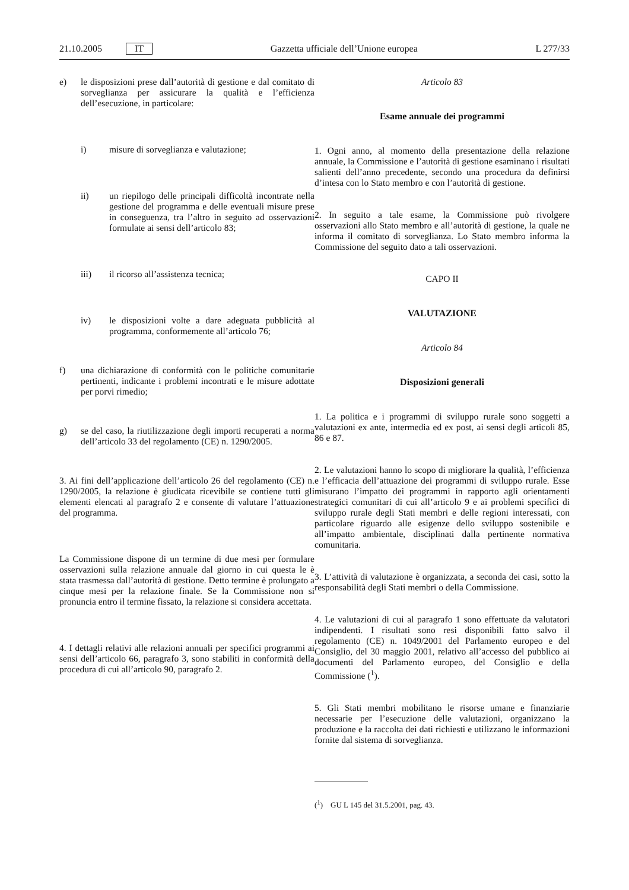21.10.2005 IT
Gazzetta ufficiale dell’Unione europea L 277/33
e) le disposizioni prese dall’autorità di gestione e dal comitato di sorveglianza per assicurare la qualità e l’efficienza dell’esecuzione, in particolare:
i) misure di sorveglianza e valutazione;
ii) un riepilogo delle principali difficoltà incontrate nella gestione del programma e delle eventuali misure prese in conseguenza, tra l’altro in seguito ad osservazioni formulate ai sensi dell’articolo 83;
iii) il ricorso all’assistenza tecnica;
iv) le disposizioni volte a dare adeguata pubblicità al programma, conformemente all’articolo 76;
f) una dichiarazione di conformità con le politiche comunitarie pertinenti, indicante i problemi incontrati e le misure adottate per porvi rimedio;
g) se del caso, la riutilizzazione degli importi recuperati a norma dell’articolo 33 del regolamento (CE) n. 1290/2005.
3. Ai fini dell’applicazione dell’articolo 26 del regolamento (CE) n. 1290/2005, la relazione è giudicata ricevibile se contiene tutti gli elementi elencati al paragrafo 2 e consente di valutare l’attuazione del programma.
La Commissione dispone di un termine di due mesi per formulare osservazioni sulla relazione annuale dal giorno in cui questa le è stata trasmessa dall’autorità di gestione. Detto termine è prolungato a cinque mesi per la relazione finale. Se la Commissione non si pronuncia entro il termine fissato, la relazione si considera accettata.
4. I dettagli relativi alle relazioni annuali per specifici programmi ai sensi dell’articolo 66, paragrafo 3, sono stabiliti in conformità della procedura di cui all’articolo 90, paragrafo 2.
Articolo 83
Esame annuale dei programmi
1. Ogni anno, al momento della presentazione della relazione annuale, la Commissione e l’autorità di gestione esaminano i risultati salienti dell’anno precedente, secondo una procedura da definirsi d’intesa con lo Stato membro e con l’autorità di gestione.
2. In seguito a tale esame, la Commissione può rivolgere osservazioni allo Stato membro e all’autorità di gestione, la quale ne informa il comitato di sorveglianza. Lo Stato membro informa la Commissione del seguito dato a tali osservazioni.
CAPO II
VALUTAZIONE
Articolo 84
Disposizioni generali
1. La politica e i programmi di sviluppo rurale sono soggetti a valutazioni ex ante, intermedia ed ex post, ai sensi degli articoli 85, 86 e 87.
2. Le valutazioni hanno lo scopo di migliorare la qualità, l’efficienza e l’efficacia dell’attuazione dei programmi di sviluppo rurale. Esse misurano l’impatto dei programmi in rapporto agli orientamenti strategici comunitari di cui all’articolo 9 e ai problemi specifici di sviluppo rurale degli Stati membri e delle regioni interessati, con particolare riguardo alle esigenze dello sviluppo sostenibile e all’impatto ambientale, disciplinati dalla pertinente normativa comunitaria.
3. L’attività di valutazione è organizzata, a seconda dei casi, sotto la responsabilità degli Stati membri o della Commissione.
4. Le valutazioni di cui al paragrafo 1 sono effettuate da valutatori indipendenti. I risultati sono resi disponibili fatto salvo il regolamento (CE) n. 1049/2001 del Parlamento europeo e del Consiglio, del 30 maggio 2001, relativo all’accesso del pubblico ai documenti del Parlamento europeo, del Consiglio e della Commissione (<sup>1</sup>).
5. Gli Stati membri mobilitano le risorse umane e finanziarie necessarie per l’esecuzione delle valutazioni, organizzano la produzione e la raccolta dei dati richiesti e utilizzano le informazioni fornite dal sistema di sorveglianza.
(<sup>1</sup>) GU L 145 del 31.5.2001, pag. 43.